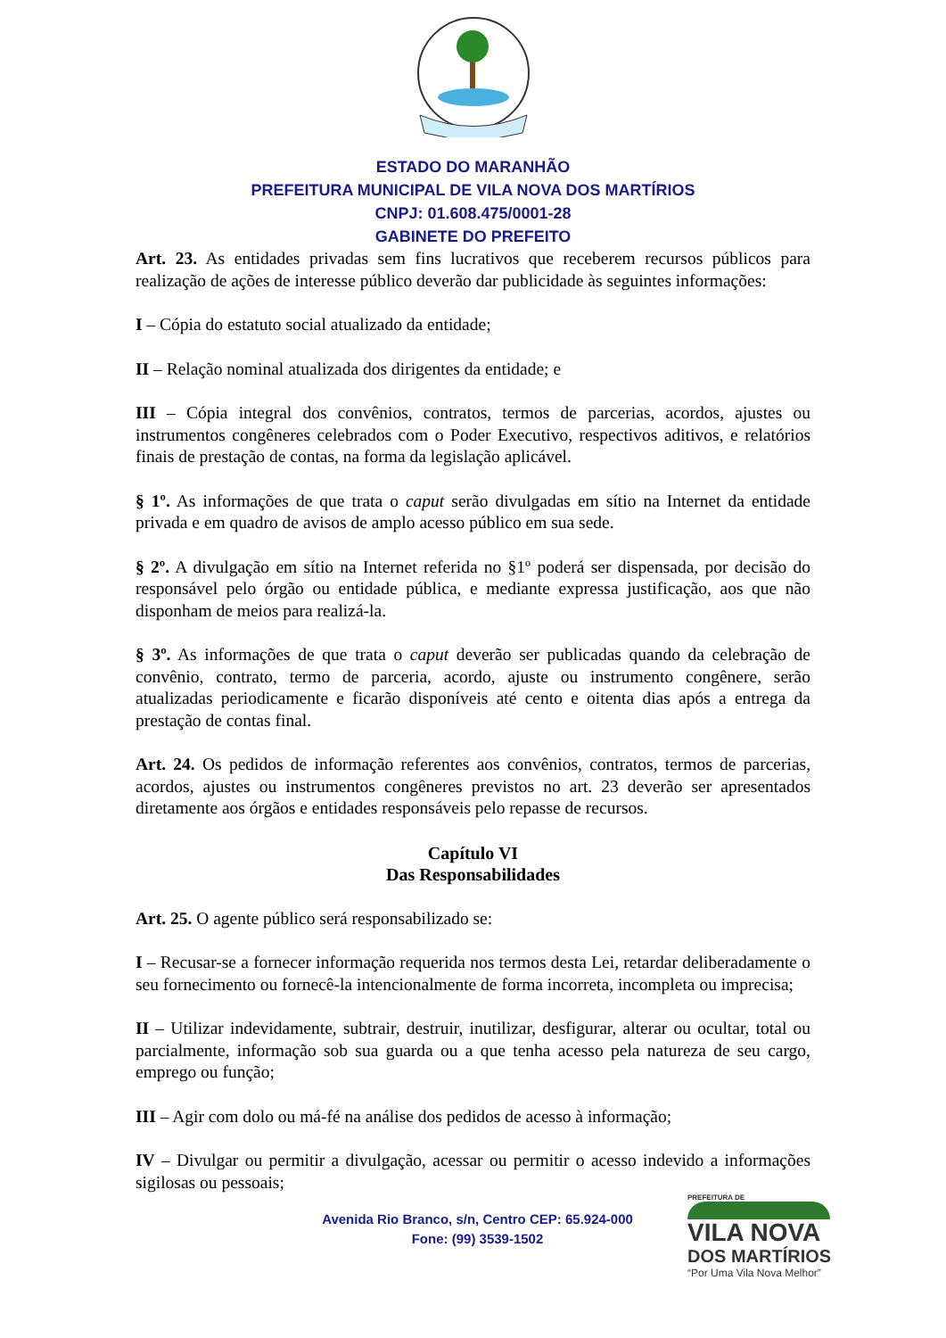ESTADO DO MARANHÃO
PREFEITURA MUNICIPAL DE VILA NOVA DOS MARTÍRIOS
CNPJ: 01.608.475/0001-28
GABINETE DO PREFEITO
Art. 23. As entidades privadas sem fins lucrativos que receberem recursos públicos para realização de ações de interesse público deverão dar publicidade às seguintes informações:
I – Cópia do estatuto social atualizado da entidade;
II – Relação nominal atualizada dos dirigentes da entidade; e
III – Cópia integral dos convênios, contratos, termos de parcerias, acordos, ajustes ou instrumentos congêneres celebrados com o Poder Executivo, respectivos aditivos, e relatórios finais de prestação de contas, na forma da legislação aplicável.
§ 1º. As informações de que trata o caput serão divulgadas em sítio na Internet da entidade privada e em quadro de avisos de amplo acesso público em sua sede.
§ 2º. A divulgação em sítio na Internet referida no §1º poderá ser dispensada, por decisão do responsável pelo órgão ou entidade pública, e mediante expressa justificação, aos que não disponham de meios para realizá-la.
§ 3º. As informações de que trata o caput deverão ser publicadas quando da celebração de convênio, contrato, termo de parceria, acordo, ajuste ou instrumento congênere, serão atualizadas periodicamente e ficarão disponíveis até cento e oitenta dias após a entrega da prestação de contas final.
Art. 24. Os pedidos de informação referentes aos convênios, contratos, termos de parcerias, acordos, ajustes ou instrumentos congêneres previstos no art. 23 deverão ser apresentados diretamente aos órgãos e entidades responsáveis pelo repasse de recursos.
Capítulo VI
Das Responsabilidades
Art. 25. O agente público será responsabilizado se:
I – Recusar-se a fornecer informação requerida nos termos desta Lei, retardar deliberadamente o seu fornecimento ou fornecê-la intencionalmente de forma incorreta, incompleta ou imprecisa;
II – Utilizar indevidamente, subtrair, destruir, inutilizar, desfigurar, alterar ou ocultar, total ou parcialmente, informação sob sua guarda ou a que tenha acesso pela natureza de seu cargo, emprego ou função;
III – Agir com dolo ou má-fé na análise dos pedidos de acesso à informação;
IV – Divulgar ou permitir a divulgação, acessar ou permitir o acesso indevido a informações sigilosas ou pessoais;
Avenida Rio Branco, s/n, Centro CEP: 65.924-000
Fone: (99) 3539-1502
PREFEITURA DE
VILA NOVA
DOS MARTÍRIOS
“Por Uma Vila Nova Melhor”